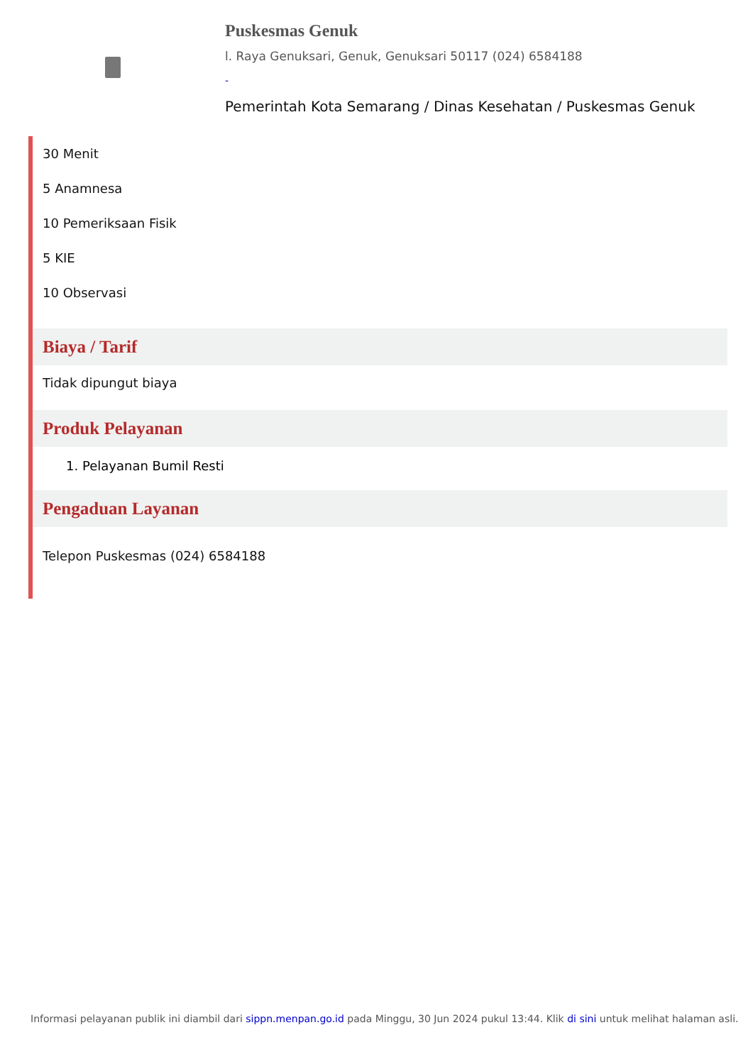Puskesmas Genuk
l. Raya Genuksari, Genuk, Genuksari 50117 (024) 6584188
-
Pemerintah Kota Semarang / Dinas Kesehatan / Puskesmas Genuk
30 Menit
5 Anamnesa
10 Pemeriksaan Fisik
5 KIE
10 Observasi
Biaya / Tarif
Tidak dipungut biaya
Produk Pelayanan
1. Pelayanan Bumil Resti
Pengaduan Layanan
Telepon Puskesmas (024) 6584188
Informasi pelayanan publik ini diambil dari sippn.menpan.go.id pada Minggu, 30 Jun 2024 pukul 13:44. Klik di sini untuk melihat halaman asli.